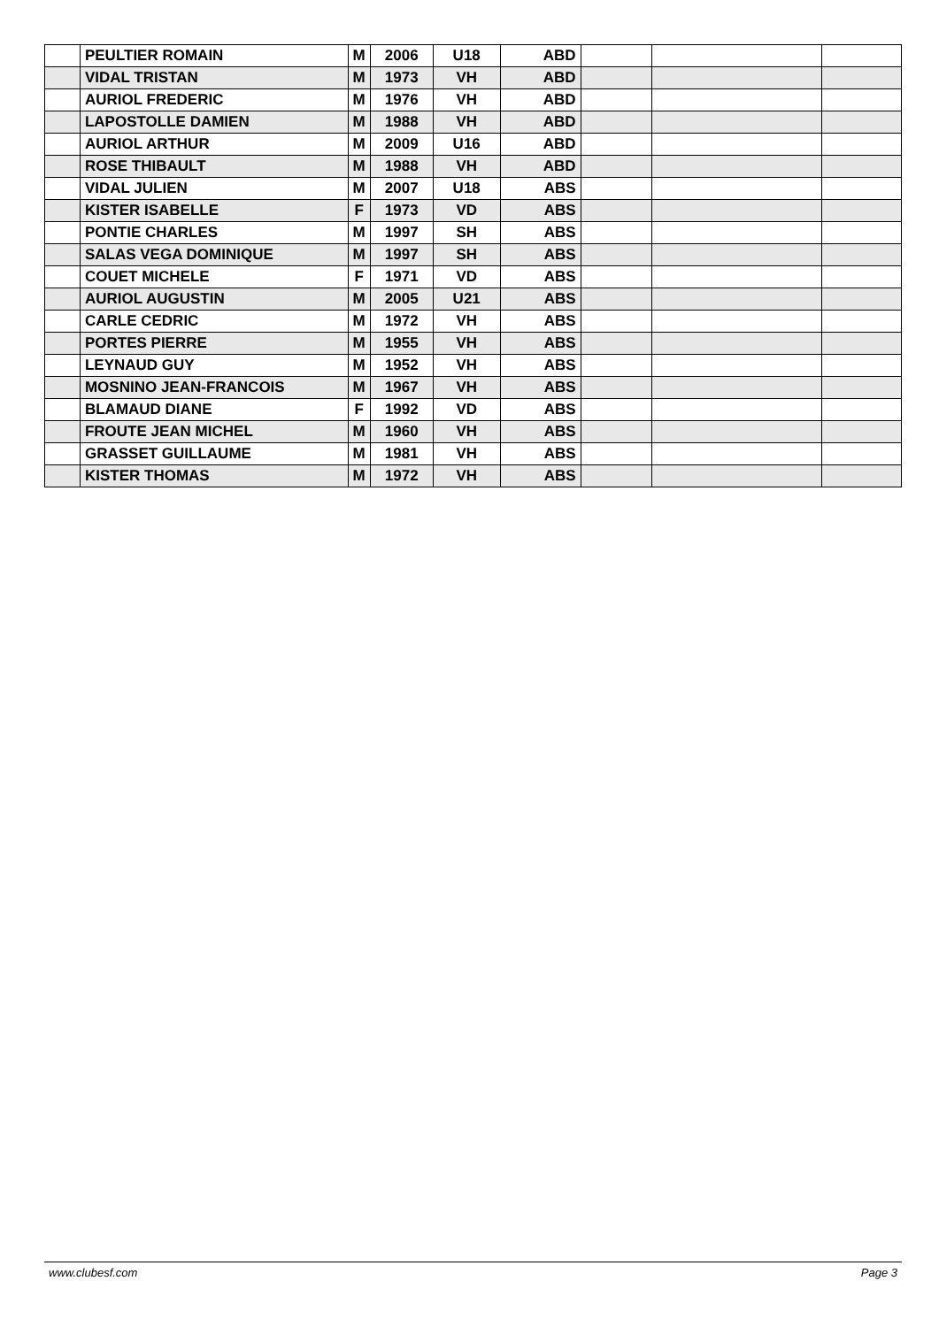| | PEULTIER ROMAIN | M | 2006 | U18 | ABD | | | |
| | VIDAL TRISTAN | M | 1973 | VH | ABD | | | |
| | AURIOL FREDERIC | M | 1976 | VH | ABD | | | |
| | LAPOSTOLLE DAMIEN | M | 1988 | VH | ABD | | | |
| | AURIOL ARTHUR | M | 2009 | U16 | ABD | | | |
| | ROSE THIBAULT | M | 1988 | VH | ABD | | | |
| | VIDAL JULIEN | M | 2007 | U18 | ABS | | | |
| | KISTER ISABELLE | F | 1973 | VD | ABS | | | |
| | PONTIE CHARLES | M | 1997 | SH | ABS | | | |
| | SALAS VEGA DOMINIQUE | M | 1997 | SH | ABS | | | |
| | COUET MICHELE | F | 1971 | VD | ABS | | | |
| | AURIOL AUGUSTIN | M | 2005 | U21 | ABS | | | |
| | CARLE CEDRIC | M | 1972 | VH | ABS | | | |
| | PORTES PIERRE | M | 1955 | VH | ABS | | | |
| | LEYNAUD GUY | M | 1952 | VH | ABS | | | |
| | MOSNINO JEAN-FRANCOIS | M | 1967 | VH | ABS | | | |
| | BLAMAUD DIANE | F | 1992 | VD | ABS | | | |
| | FROUTE JEAN MICHEL | M | 1960 | VH | ABS | | | |
| | GRASSET GUILLAUME | M | 1981 | VH | ABS | | | |
| | KISTER THOMAS | M | 1972 | VH | ABS | | | |
www.clubesf.com Page 3